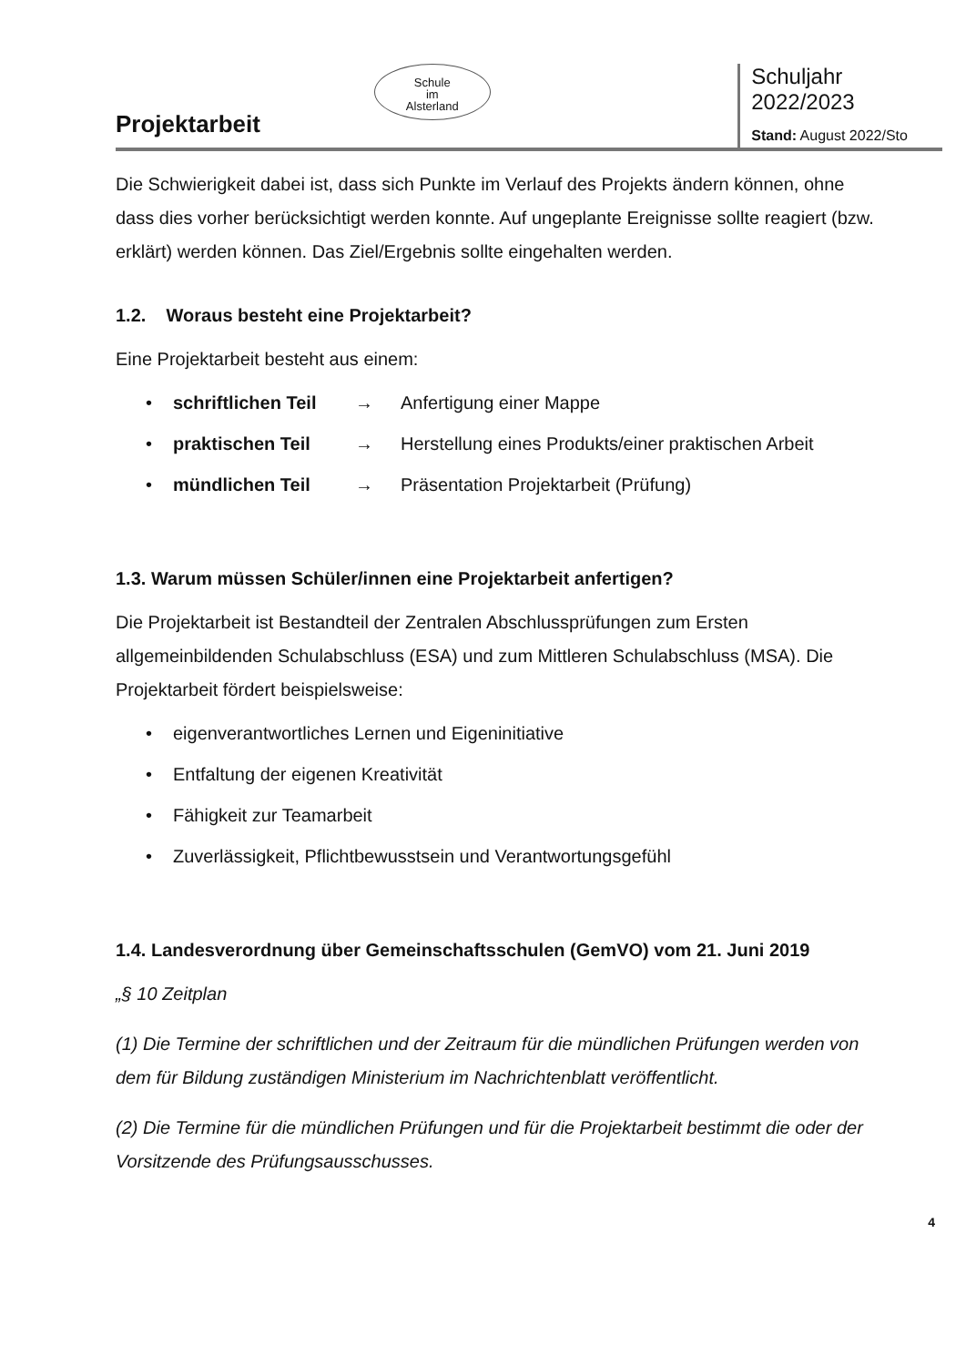Projektarbeit
Schule
im
Alsterland
Schuljahr 2022/2023
Stand: August 2022/Sto
Die Schwierigkeit dabei ist, dass sich Punkte im Verlauf des Projekts ändern können, ohne dass dies vorher berücksichtigt werden konnte. Auf ungeplante Ereignisse sollte reagiert (bzw. erklärt) werden können. Das Ziel/Ergebnis sollte eingehalten werden.
1.2. Woraus besteht eine Projektarbeit?
Eine Projektarbeit besteht aus einem:
• schriftlichen Teil → Anfertigung einer Mappe
• praktischen Teil → Herstellung eines Produkts/einer praktischen Arbeit
• mündlichen Teil → Präsentation Projektarbeit (Prüfung)
1.3. Warum müssen Schüler/innen eine Projektarbeit anfertigen?
Die Projektarbeit ist Bestandteil der Zentralen Abschlussprüfungen zum Ersten allgemeinbildenden Schulabschluss (ESA) und zum Mittleren Schulabschluss (MSA). Die Projektarbeit fördert beispielsweise:
• eigenverantwortliches Lernen und Eigeninitiative
• Entfaltung der eigenen Kreativität
• Fähigkeit zur Teamarbeit
• Zuverlässigkeit, Pflichtbewusstsein und Verantwortungsgefühl
1.4. Landesverordnung über Gemeinschaftsschulen (GemVO) vom 21. Juni 2019
„§ 10 Zeitplan
(1) Die Termine der schriftlichen und der Zeitraum für die mündlichen Prüfungen werden von dem für Bildung zuständigen Ministerium im Nachrichtenblatt veröffentlicht.
(2) Die Termine für die mündlichen Prüfungen und für die Projektarbeit bestimmt die oder der Vorsitzende des Prüfungsausschusses.
4